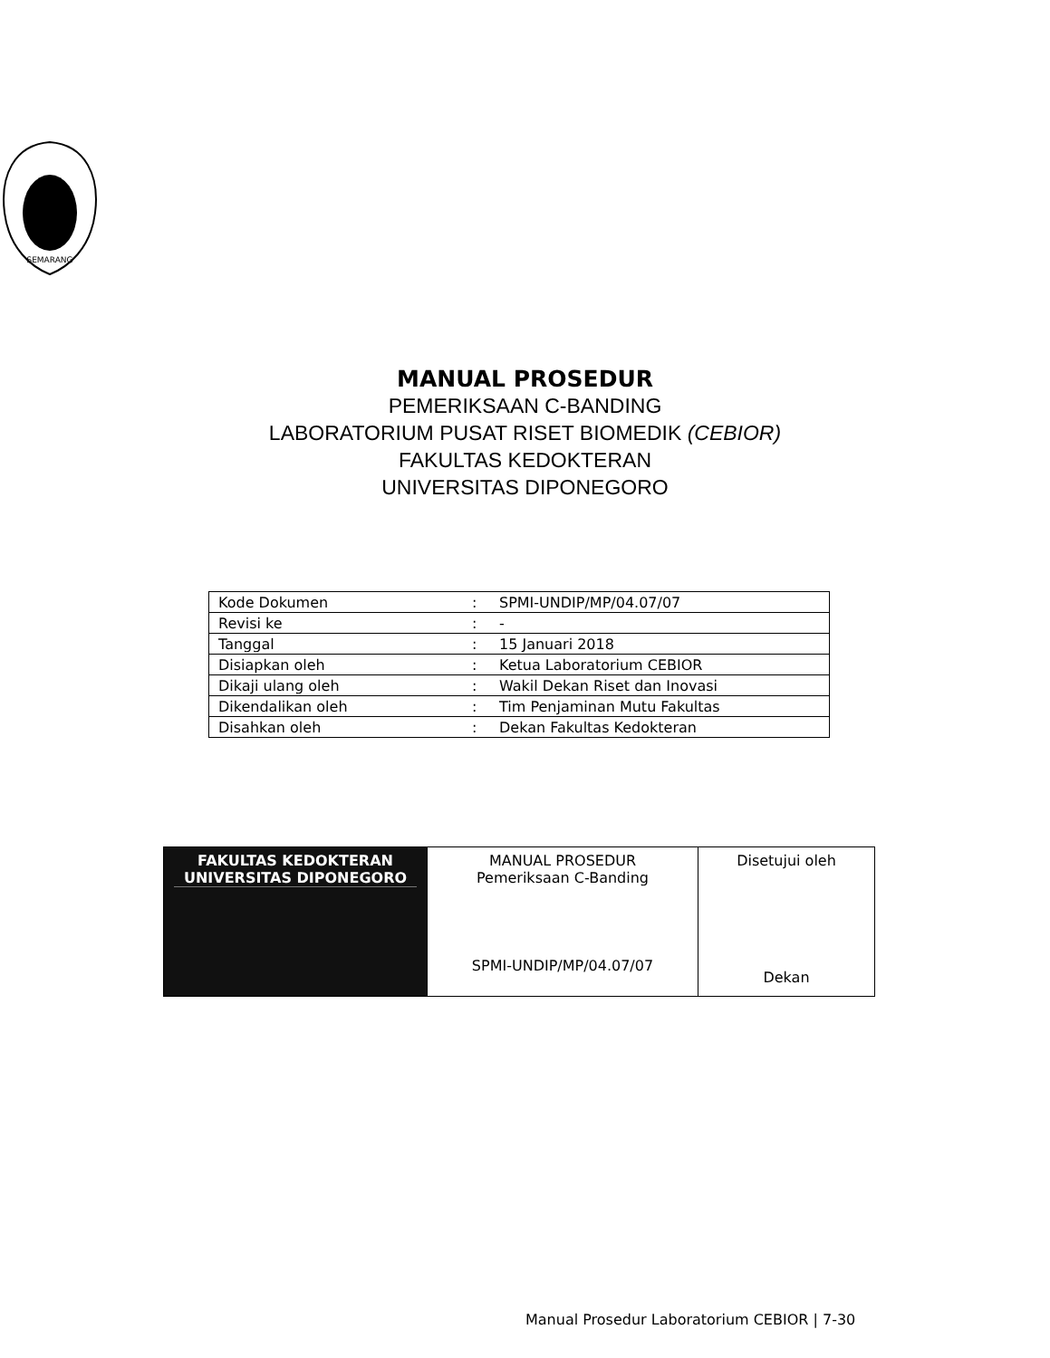SEMARANG
MANUAL PROSEDUR
PEMERIKSAAN C-BANDING
LABORATORIUM PUSAT RISET BIOMEDIK (CEBIOR)
FAKULTAS KEDOKTERAN
UNIVERSITAS DIPONEGORO
| Kode Dokumen | : | SPMI-UNDIP/MP/04.07/07 |
| Revisi ke | : | - |
| Tanggal | : | 15 Januari 2018 |
| Disiapkan oleh | : | Ketua Laboratorium CEBIOR |
| Dikaji ulang oleh | : | Wakil Dekan Riset dan Inovasi |
| Dikendalikan oleh | : | Tim Penjaminan Mutu Fakultas |
| Disahkan oleh | : | Dekan Fakultas Kedokteran |
| FAKULTAS KEDOKTERAN UNIVERSITAS DIPONEGORO | MANUAL PROSEDUR Pemeriksaan C-Banding SPMI-UNDIP/MP/04.07/07 | Disetujui oleh Dekan |
Manual Prosedur Laboratorium CEBIOR | 7-30